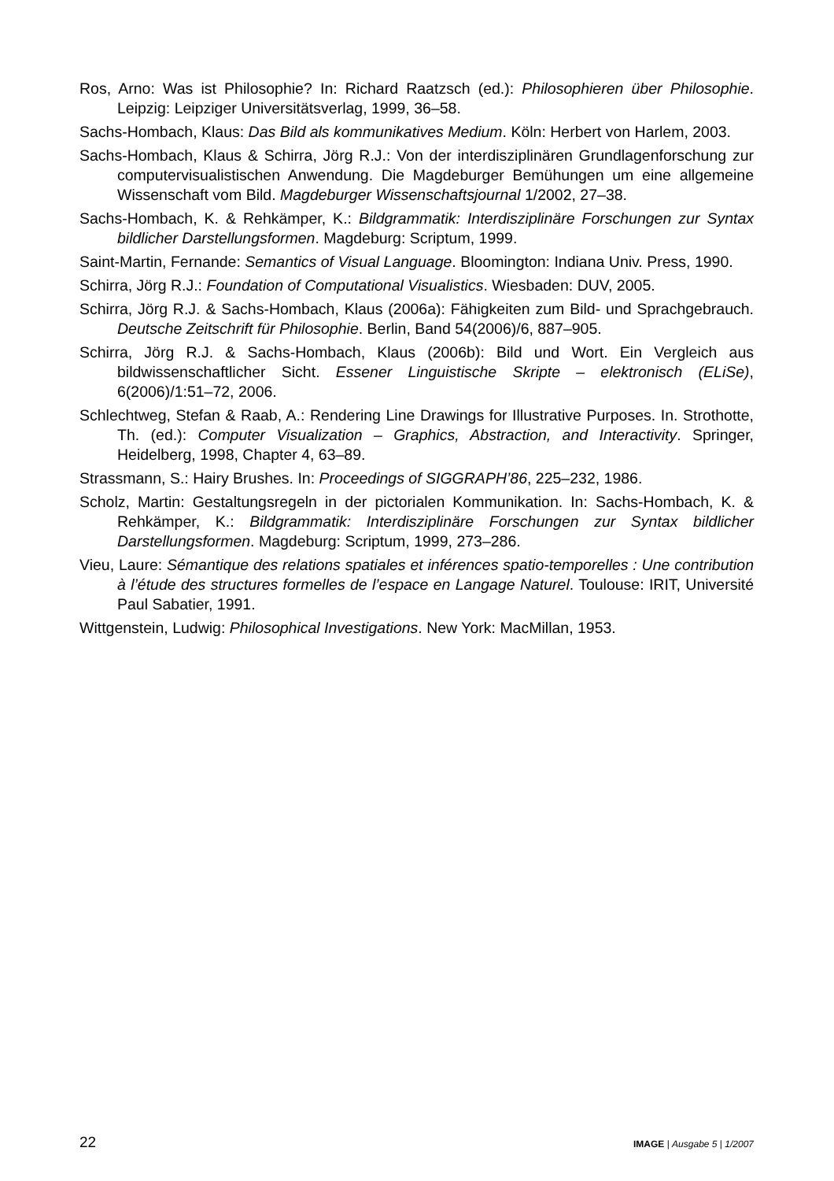Ros, Arno: Was ist Philosophie? In: Richard Raatzsch (ed.): Philosophieren über Philosophie. Leipzig: Leipziger Universitätsverlag, 1999, 36–58.
Sachs-Hombach, Klaus: Das Bild als kommunikatives Medium. Köln: Herbert von Harlem, 2003.
Sachs-Hombach, Klaus & Schirra, Jörg R.J.: Von der interdisziplinären Grundlagenforschung zur computervisualistischen Anwendung. Die Magdeburger Bemühungen um eine allgemeine Wissenschaft vom Bild. Magdeburger Wissenschaftsjournal 1/2002, 27–38.
Sachs-Hombach, K. & Rehkämper, K.: Bildgrammatik: Interdisziplinäre Forschungen zur Syntax bildlicher Darstellungsformen. Magdeburg: Scriptum, 1999.
Saint-Martin, Fernande: Semantics of Visual Language. Bloomington: Indiana Univ. Press, 1990.
Schirra, Jörg R.J.: Foundation of Computational Visualistics. Wiesbaden: DUV, 2005.
Schirra, Jörg R.J. & Sachs-Hombach, Klaus (2006a): Fähigkeiten zum Bild- und Sprachgebrauch. Deutsche Zeitschrift für Philosophie. Berlin, Band 54(2006)/6, 887–905.
Schirra, Jörg R.J. & Sachs-Hombach, Klaus (2006b): Bild und Wort. Ein Vergleich aus bildwissenschaftlicher Sicht. Essener Linguistische Skripte – elektronisch (ELiSe), 6(2006)/1:51–72, 2006.
Schlechtweg, Stefan & Raab, A.: Rendering Line Drawings for Illustrative Purposes. In. Strothotte, Th. (ed.): Computer Visualization – Graphics, Abstraction, and Interactivity. Springer, Heidelberg, 1998, Chapter 4, 63–89.
Strassmann, S.: Hairy Brushes. In: Proceedings of SIGGRAPH’86, 225–232, 1986.
Scholz, Martin: Gestaltungsregeln in der pictorialen Kommunikation. In: Sachs-Hombach, K. & Rehkämper, K.: Bildgrammatik: Interdisziplinäre Forschungen zur Syntax bildlicher Darstellungsformen. Magdeburg: Scriptum, 1999, 273–286.
Vieu, Laure: Sémantique des relations spatiales et inférences spatio-temporelles : Une contribution à l’étude des structures formelles de l’espace en Langage Naturel. Toulouse: IRIT, Université Paul Sabatier, 1991.
Wittgenstein, Ludwig: Philosophical Investigations. New York: MacMillan, 1953.
22 IMAGE | Ausgabe 5 | 1/2007